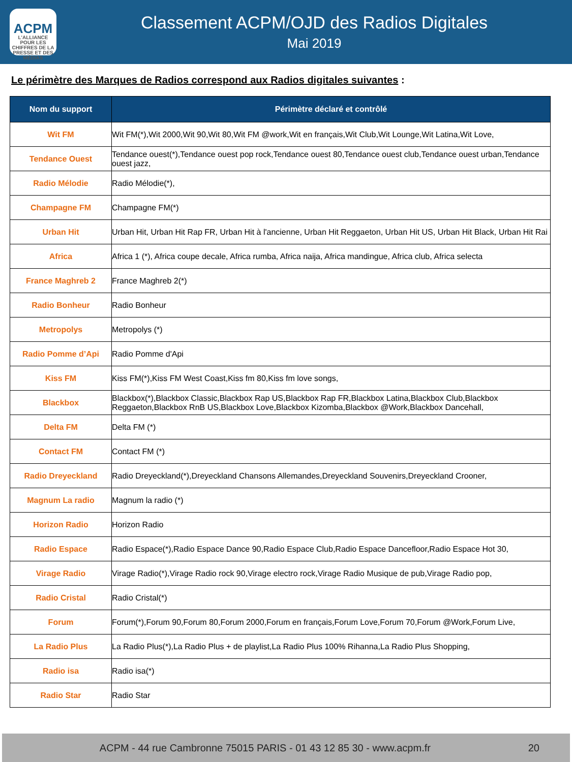ACPM
L'ALLIANCE
POUR LES CHIFFRES DE LA PRESSE ET DES MÉDIAS
Classement ACPM/OJD des Radios Digitales
Mai 2019
Le périmètre des Marques de Radios correspond aux Radios digitales suivantes :
| Nom du support | Périmètre déclaré et contrôlé |
| --- | --- |
| Wit FM | Wit FM(*),Wit 2000,Wit 90,Wit 80,Wit FM @work,Wit en français,Wit Club,Wit Lounge,Wit Latina,Wit Love, |
| Tendance Ouest | Tendance ouest(*),Tendance ouest pop rock,Tendance ouest 80,Tendance ouest club,Tendance ouest urban,Tendance ouest jazz, |
| Radio Mélodie | Radio Mélodie(*), |
| Champagne FM | Champagne FM(*) |
| Urban Hit | Urban Hit, Urban Hit Rap FR, Urban Hit à l'ancienne, Urban Hit Reggaeton, Urban Hit US, Urban Hit Black, Urban Hit Rai |
| Africa | Africa 1 (*), Africa coupe decale, Africa rumba, Africa naija, Africa mandingue, Africa club, Africa selecta |
| France Maghreb 2 | France Maghreb 2(*) |
| Radio Bonheur | Radio Bonheur |
| Metropolys | Metropolys (*) |
| Radio Pomme d’Api | Radio Pomme d'Api |
| Kiss FM | Kiss FM(*),Kiss FM West Coast,Kiss fm 80,Kiss fm love songs, |
| Blackbox | Blackbox(*),Blackbox Classic,Blackbox Rap US,Blackbox Rap FR,Blackbox Latina,Blackbox Club,Blackbox Reggaeton,Blackbox RnB US,Blackbox Love,Blackbox Kizomba,Blackbox @Work,Blackbox Dancehall, |
| Delta FM | Delta FM (*) |
| Contact FM | Contact FM (*) |
| Radio Dreyeckland | Radio Dreyeckland(*),Dreyeckland Chansons Allemandes,Dreyeckland Souvenirs,Dreyeckland Crooner, |
| Magnum La radio | Magnum la radio (*) |
| Horizon Radio | Horizon Radio |
| Radio Espace | Radio Espace(*),Radio Espace Dance 90,Radio Espace Club,Radio Espace Dancefloor,Radio Espace Hot 30, |
| Virage Radio | Virage Radio(*),Virage Radio rock 90,Virage electro rock,Virage Radio Musique de pub,Virage Radio pop, |
| Radio Cristal | Radio Cristal(*) |
| Forum | Forum(*),Forum 90,Forum 80,Forum 2000,Forum en français,Forum Love,Forum 70,Forum @Work,Forum Live, |
| La Radio Plus | La Radio Plus(*),La Radio Plus + de playlist,La Radio Plus 100% Rihanna,La Radio Plus Shopping, |
| Radio isa | Radio isa(*) |
| Radio Star | Radio Star |
ACPM - 44 rue Cambronne 75015 PARIS - 01 43 12 85 30 - www.acpm.fr 20